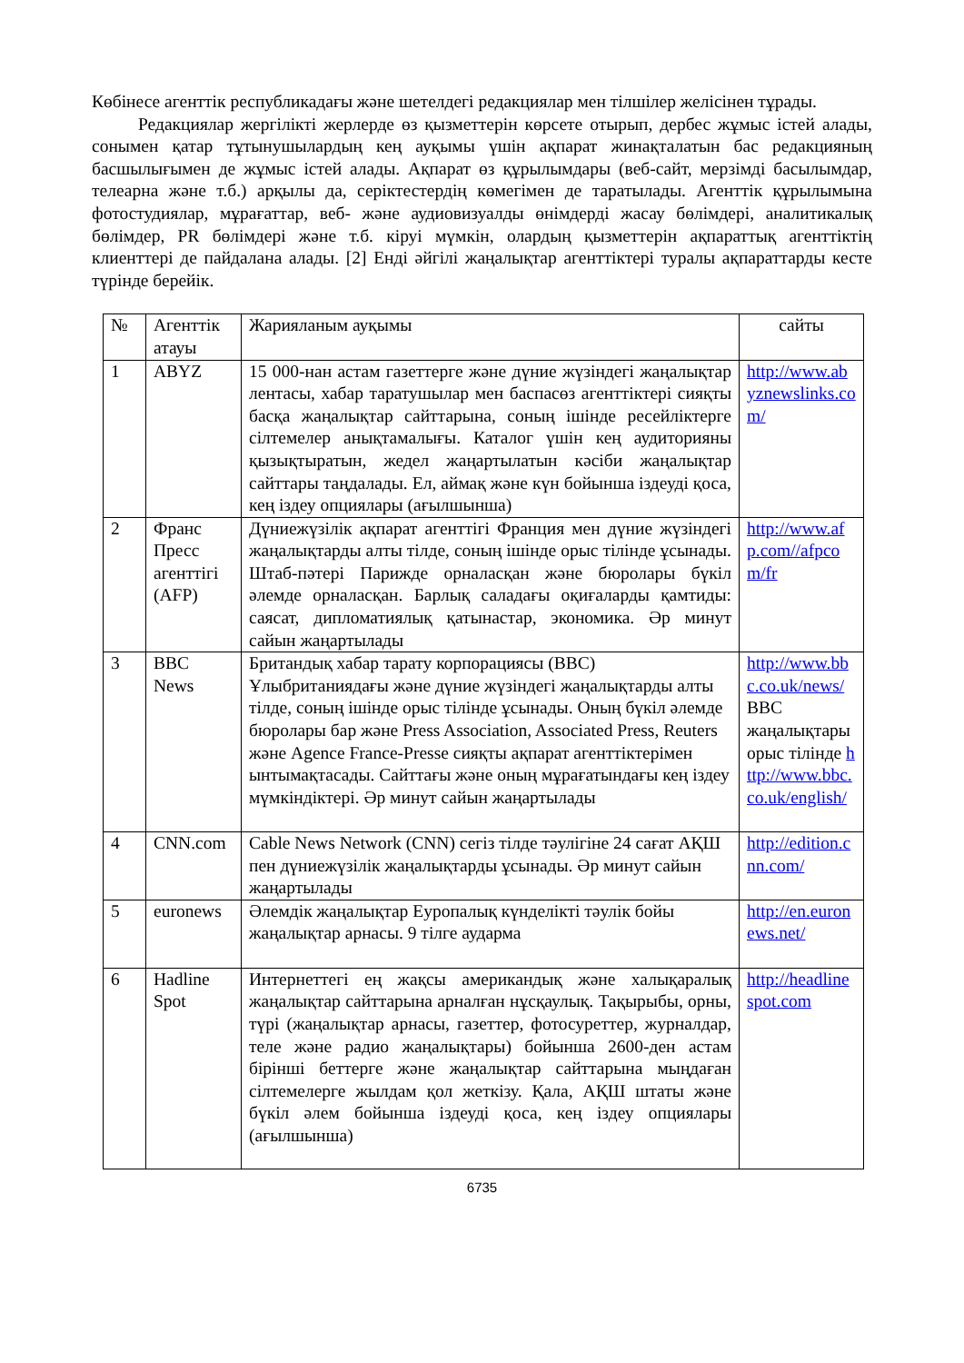Көбінесе агенттік республикадағы және шетелдегі редакциялар мен тілшілер желісінен тұрады.
Редакциялар жергілікті жерлерде өз қызметтерін көрсете отырып, дербес жұмыс істей алады, сонымен қатар тұтынушылардың кең ауқымы үшін ақпарат жинақталатын бас редакцияның басшылығымен де жұмыс істей алады. Ақпарат өз құрылымдары (веб-сайт, мерзімді басылымдар, телеарна және т.б.) арқылы да, серіктестердің көмегімен де таратылады. Агенттік құрылымына фотостудиялар, мұрағаттар, веб- және аудиовизуалды өнімдерді жасау бөлімдері, аналитикалық бөлімдер, PR бөлімдері және т.б. кіруі мүмкін, олардың қызметтерін ақпараттық агенттіктің клиенттері де пайдалана алады. [2] Енді әйгілі жаңалықтар агенттіктері туралы ақпараттарды кесте түрінде берейік.
| № | Агенттік атауы | Жарияланым ауқымы | сайты |
| 1 | ABYZ | 15 000-нан астам газеттерге және дүние жүзіндегі жаңалықтар лентасы, хабар таратушылар мен баспасөз агенттіктері сияқты басқа жаңалықтар сайттарына, соның ішінде ресейліктерге сілтемелер анықтамалығы. Каталог үшін кең аудиторияны қызықтыратын, жедел жаңартылатын кәсіби жаңалықтар сайттары таңдалады. Ел, аймақ және күн бойынша іздеуді қоса, кең іздеу опциялары (ағылшынша) | http://www.abyznewslinks.com/ |
| 2 | Франс Пресс агенттігі (AFP) | Дүниежүзілік ақпарат агенттігі Франция мен дүние жүзіндегі жаңалықтарды алты тілде, соның ішінде орыс тілінде ұсынады. Штаб-пәтері Парижде орналасқан және бюролары бүкіл әлемде орналасқан. Барлық саладағы оқиғаларды қамтиды: саясат, дипломатиялық қатынастар, экономика. Әр минут сайын жаңартылады | http://www.afp.com//afpcom/fr |
| 3 | BBC News | Британдық хабар тарату корпорациясы (BBC) Ұлыбританиядағы және дүние жүзіндегі жаңалықтарды алты тілде, соның ішінде орыс тілінде ұсынады. Оның бүкіл әлемде бюролары бар және Press Association, Associated Press, Reuters және Agence France-Presse сияқты ақпарат агенттіктерімен ынтымақтасады. Сайттағы және оның мұрағатындағы кең іздеу мүмкіндіктері. Әр минут сайын жаңартылады | http://www.bbc.co.uk/news/ BBC жаңалықтары орыс тілінде http://www.bbc.co.uk/english/ |
| 4 | CNN.com | Cable News Network (CNN) сегіз тілде тәулігіне 24 сағат АҚШ пен дүниежүзілік жаңалықтарды ұсынады. Әр минут сайын жаңартылады | http://edition.cnn.com/ |
| 5 | euronews | Әлемдік жаңалықтар Еуропалық күнделікті тәулік бойы жаңалықтар арнасы. 9 тілге аударма | http://en.euronews.net/ |
| 6 | Hadline Spot | Интернеттегі ең жақсы американдық және халықаралық жаңалықтар сайттарына арналған нұсқаулық. Тақырыбы, орны, түрі (жаңалықтар арнасы, газеттер, фотосуреттер, журналдар, теле және радио жаңалықтары) бойынша 2600-ден астам бірінші беттерге және жаңалықтар сайттарына мыңдаған сілтемелерге жылдам қол жеткізу. Қала, АҚШ штаты және бүкіл әлем бойынша іздеуді қоса, кең іздеу опциялары (ағылшынша) | http://headlinespot.com |
6735